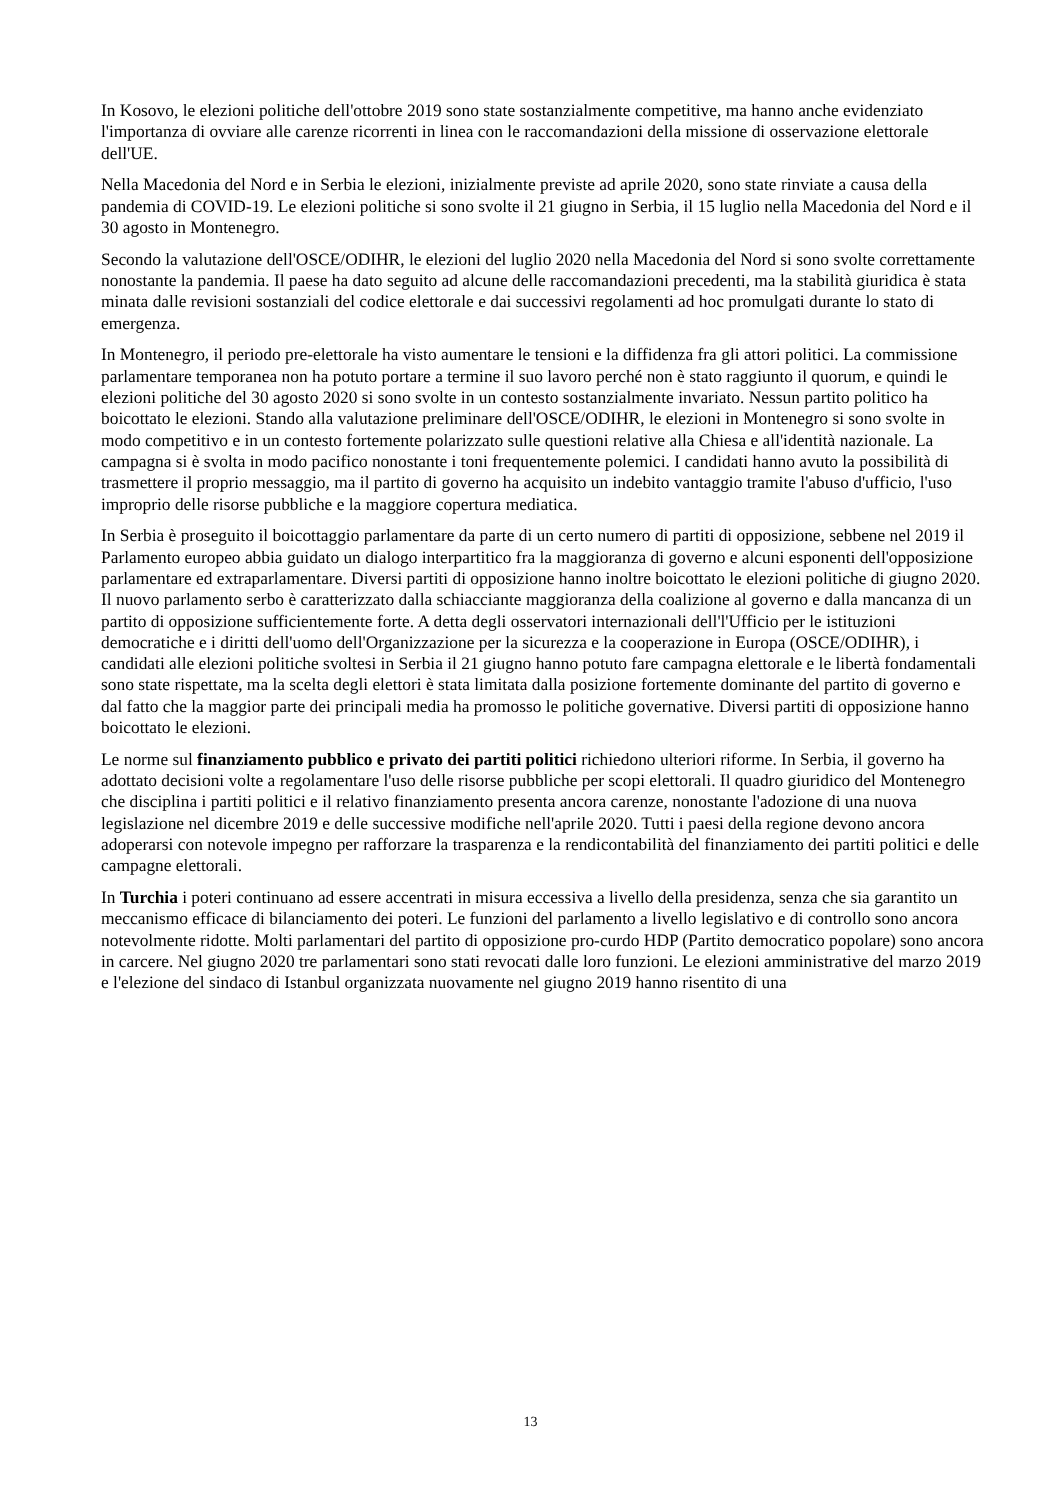In Kosovo, le elezioni politiche dell'ottobre 2019 sono state sostanzialmente competitive, ma hanno anche evidenziato l'importanza di ovviare alle carenze ricorrenti in linea con le raccomandazioni della missione di osservazione elettorale dell'UE.
Nella Macedonia del Nord e in Serbia le elezioni, inizialmente previste ad aprile 2020, sono state rinviate a causa della pandemia di COVID-19. Le elezioni politiche si sono svolte il 21 giugno in Serbia, il 15 luglio nella Macedonia del Nord e il 30 agosto in Montenegro.
Secondo la valutazione dell'OSCE/ODIHR, le elezioni del luglio 2020 nella Macedonia del Nord si sono svolte correttamente nonostante la pandemia. Il paese ha dato seguito ad alcune delle raccomandazioni precedenti, ma la stabilità giuridica è stata minata dalle revisioni sostanziali del codice elettorale e dai successivi regolamenti ad hoc promulgati durante lo stato di emergenza.
In Montenegro, il periodo pre-elettorale ha visto aumentare le tensioni e la diffidenza fra gli attori politici. La commissione parlamentare temporanea non ha potuto portare a termine il suo lavoro perché non è stato raggiunto il quorum, e quindi le elezioni politiche del 30 agosto 2020 si sono svolte in un contesto sostanzialmente invariato. Nessun partito politico ha boicottato le elezioni. Stando alla valutazione preliminare dell'OSCE/ODIHR, le elezioni in Montenegro si sono svolte in modo competitivo e in un contesto fortemente polarizzato sulle questioni relative alla Chiesa e all'identità nazionale. La campagna si è svolta in modo pacifico nonostante i toni frequentemente polemici. I candidati hanno avuto la possibilità di trasmettere il proprio messaggio, ma il partito di governo ha acquisito un indebito vantaggio tramite l'abuso d'ufficio, l'uso improprio delle risorse pubbliche e la maggiore copertura mediatica.
In Serbia è proseguito il boicottaggio parlamentare da parte di un certo numero di partiti di opposizione, sebbene nel 2019 il Parlamento europeo abbia guidato un dialogo interpartitico fra la maggioranza di governo e alcuni esponenti dell'opposizione parlamentare ed extraparlamentare. Diversi partiti di opposizione hanno inoltre boicottato le elezioni politiche di giugno 2020. Il nuovo parlamento serbo è caratterizzato dalla schiacciante maggioranza della coalizione al governo e dalla mancanza di un partito di opposizione sufficientemente forte. A detta degli osservatori internazionali dell'l'Ufficio per le istituzioni democratiche e i diritti dell'uomo dell'Organizzazione per la sicurezza e la cooperazione in Europa (OSCE/ODIHR), i candidati alle elezioni politiche svoltesi in Serbia il 21 giugno hanno potuto fare campagna elettorale e le libertà fondamentali sono state rispettate, ma la scelta degli elettori è stata limitata dalla posizione fortemente dominante del partito di governo e dal fatto che la maggior parte dei principali media ha promosso le politiche governative. Diversi partiti di opposizione hanno boicottato le elezioni.
Le norme sul finanziamento pubblico e privato dei partiti politici richiedono ulteriori riforme. In Serbia, il governo ha adottato decisioni volte a regolamentare l'uso delle risorse pubbliche per scopi elettorali. Il quadro giuridico del Montenegro che disciplina i partiti politici e il relativo finanziamento presenta ancora carenze, nonostante l'adozione di una nuova legislazione nel dicembre 2019 e delle successive modifiche nell'aprile 2020. Tutti i paesi della regione devono ancora adoperarsi con notevole impegno per rafforzare la trasparenza e la rendicontabilità del finanziamento dei partiti politici e delle campagne elettorali.
In Turchia i poteri continuano ad essere accentrati in misura eccessiva a livello della presidenza, senza che sia garantito un meccanismo efficace di bilanciamento dei poteri. Le funzioni del parlamento a livello legislativo e di controllo sono ancora notevolmente ridotte. Molti parlamentari del partito di opposizione pro-curdo HDP (Partito democratico popolare) sono ancora in carcere. Nel giugno 2020 tre parlamentari sono stati revocati dalle loro funzioni. Le elezioni amministrative del marzo 2019 e l'elezione del sindaco di Istanbul organizzata nuovamente nel giugno 2019 hanno risentito di una
13